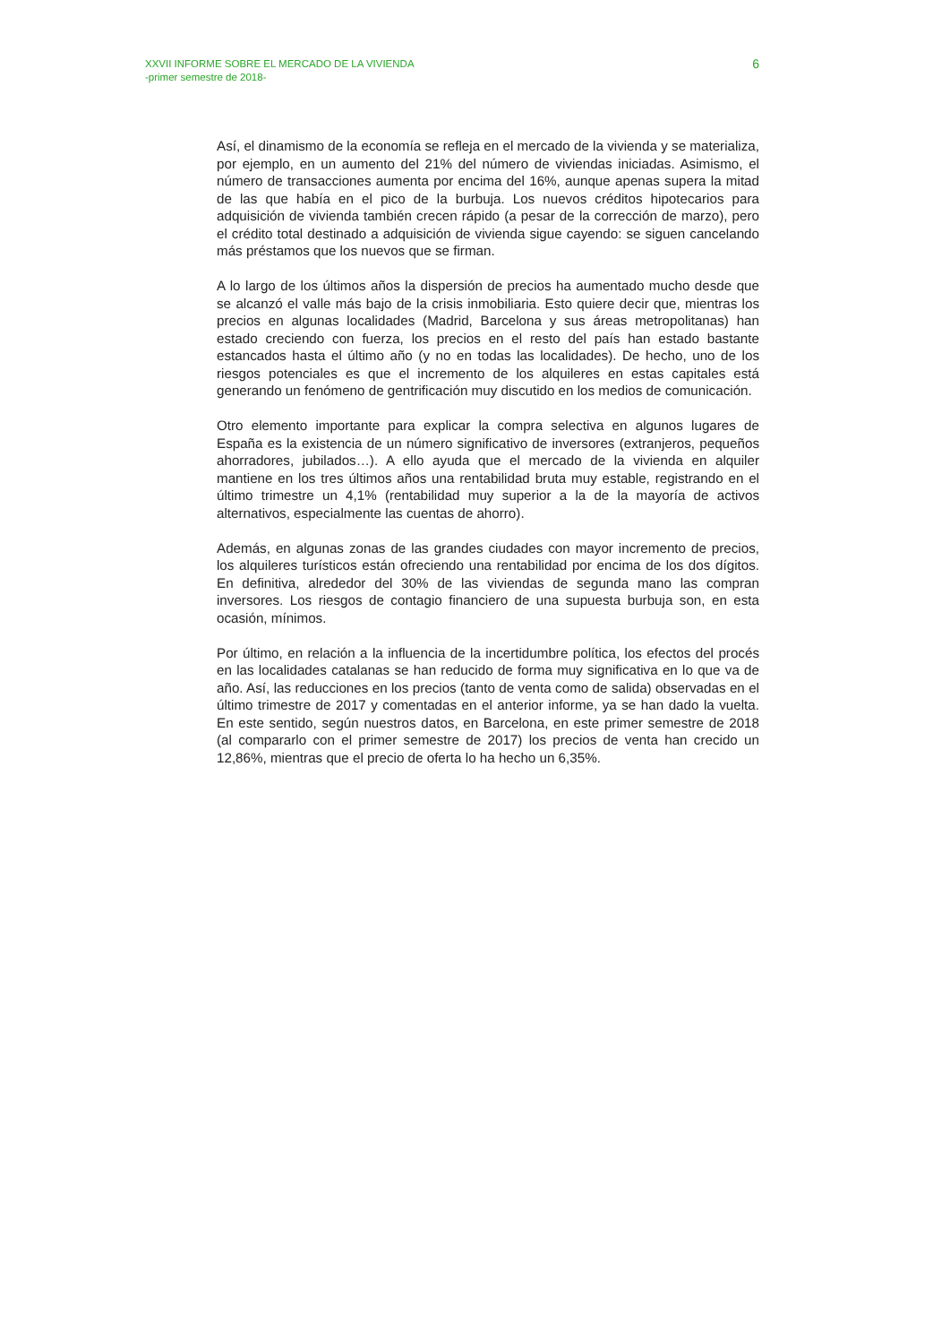XXVII INFORME SOBRE EL MERCADO DE LA VIVIENDA
-primer semestre de 2018-
6
Así, el dinamismo de la economía se refleja en el mercado de la vivienda y se materializa, por ejemplo, en un aumento del 21% del número de viviendas iniciadas. Asimismo, el número de transacciones aumenta por encima del 16%, aunque apenas supera la mitad de las que había en el pico de la burbuja. Los nuevos créditos hipotecarios para adquisición de vivienda también crecen rápido (a pesar de la corrección de marzo), pero el crédito total destinado a adquisición de vivienda sigue cayendo: se siguen cancelando más préstamos que los nuevos que se firman.
A lo largo de los últimos años la dispersión de precios ha aumentado mucho desde que se alcanzó el valle más bajo de la crisis inmobiliaria. Esto quiere decir que, mientras los precios en algunas localidades (Madrid, Barcelona y sus áreas metropolitanas) han estado creciendo con fuerza, los precios en el resto del país han estado bastante estancados hasta el último año (y no en todas las localidades). De hecho, uno de los riesgos potenciales es que el incremento de los alquileres en estas capitales está generando un fenómeno de gentrificación muy discutido en los medios de comunicación.
Otro elemento importante para explicar la compra selectiva en algunos lugares de España es la existencia de un número significativo de inversores (extranjeros, pequeños ahorradores, jubilados…). A ello ayuda que el mercado de la vivienda en alquiler mantiene en los tres últimos años una rentabilidad bruta muy estable, registrando en el último trimestre un 4,1% (rentabilidad muy superior a la de la mayoría de activos alternativos, especialmente las cuentas de ahorro).
Además, en algunas zonas de las grandes ciudades con mayor incremento de precios, los alquileres turísticos están ofreciendo una rentabilidad por encima de los dos dígitos. En definitiva, alrededor del 30% de las viviendas de segunda mano las compran inversores. Los riesgos de contagio financiero de una supuesta burbuja son, en esta ocasión, mínimos.
Por último, en relación a la influencia de la incertidumbre política, los efectos del procés en las localidades catalanas se han reducido de forma muy significativa en lo que va de año. Así, las reducciones en los precios (tanto de venta como de salida) observadas en el último trimestre de 2017 y comentadas en el anterior informe, ya se han dado la vuelta. En este sentido, según nuestros datos, en Barcelona, en este primer semestre de 2018 (al compararlo con el primer semestre de 2017) los precios de venta han crecido un 12,86%, mientras que el precio de oferta lo ha hecho un 6,35%.